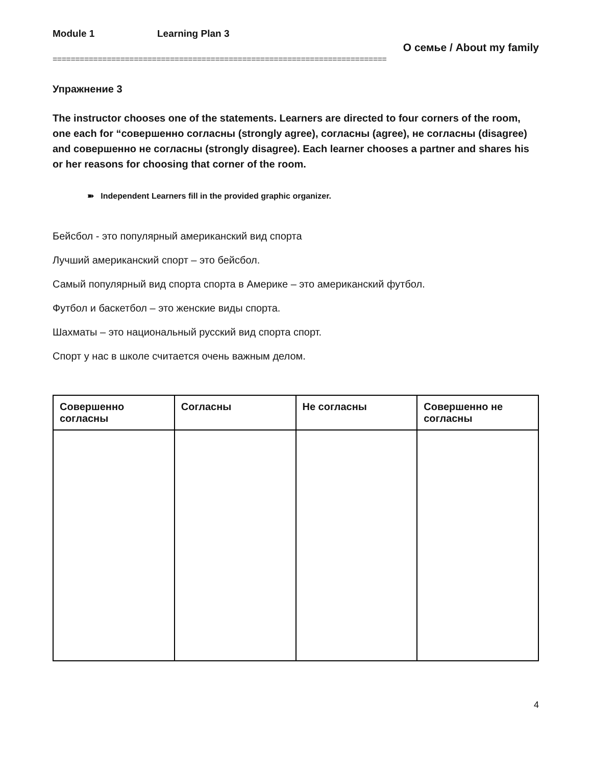Module 1 Learning Plan 3
О семье / About my family
==========================================================================
Упражнение 3
The instructor chooses one of the statements. Learners are directed to four corners of the room, one each for “совершенно согласны (strongly agree), согласны (agree), не согласны (disagree) and совершенно не согласны (strongly disagree). Each learner chooses a partner and shares his or her reasons for choosing that corner of the room.
➽ Independent Learners fill in the provided graphic organizer.
Бейсбол - это популярный американский вид спорта
Лучший американский спорт – это бейсбол.
Самый популярный вид спорта спорта в Америке – это американский футбол.
Футбол и баскетбол – это женские виды спорта.
Шахматы – это национальный русский вид спорта спорт.
Спорт у нас в школе считается очень важным делом.
| Совершенно согласны | Согласны | Не согласны | Совершенно не согласны |
| --- | --- | --- | --- |
4